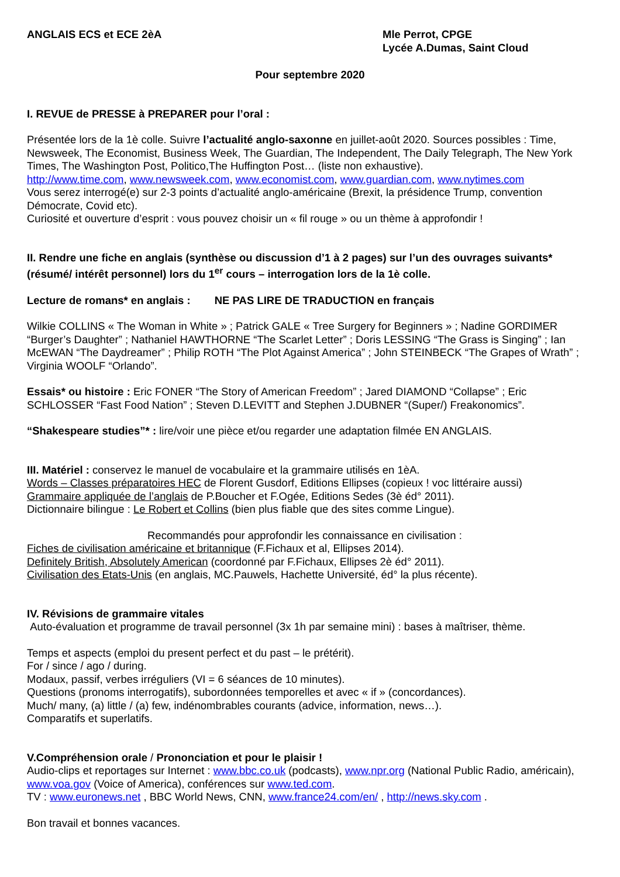ANGLAIS ECS et ECE 2èA Mle Perrot, CPGE
Lycée A.Dumas, Saint Cloud
Pour septembre 2020
I. REVUE de PRESSE à PREPARER pour l’oral :
Présentée lors de la 1è colle. Suivre l’actualité anglo-saxonne en juillet-août 2020. Sources possibles : Time, Newsweek, The Economist, Business Week, The Guardian, The Independent, The Daily Telegraph, The New York Times, The Washington Post, Politico,The Huffington Post… (liste non exhaustive).
http://www.time.com, www.newsweek.com, www.economist.com, www.guardian.com, www.nytimes.com
Vous serez interrogé(e) sur 2-3 points d’actualité anglo-américaine (Brexit, la présidence Trump, convention Démocrate, Covid etc).
Curiosité et ouverture d’esprit : vous pouvez choisir un « fil rouge » ou un thème à approfondir !
II. Rendre une fiche en anglais (synthèse ou discussion d’1 à 2 pages) sur l’un des ouvrages suivants* (résumé/ intérêt personnel) lors du 1<sup>er</sup> cours – interrogation lors de la 1è colle.
Lecture de romans* en anglais : NE PAS LIRE DE TRADUCTION en français
Wilkie COLLINS « The Woman in White » ; Patrick GALE « Tree Surgery for Beginners » ; Nadine GORDIMER “Burger’s Daughter” ; Nathaniel HAWTHORNE “The Scarlet Letter” ; Doris LESSING “The Grass is Singing” ; Ian McEWAN “The Daydreamer” ; Philip ROTH “The Plot Against America” ; John STEINBECK “The Grapes of Wrath” ; Virginia WOOLF “Orlando”.
Essais* ou histoire : Eric FONER “The Story of American Freedom” ; Jared DIAMOND “Collapse” ; Eric SCHLOSSER “Fast Food Nation” ; Steven D.LEVITT and Stephen J.DUBNER “(Super/) Freakonomics”.
“Shakespeare studies”* : lire/voir une pièce et/ou regarder une adaptation filmée EN ANGLAIS.
III. Matériel : conservez le manuel de vocabulaire et la grammaire utilisés en 1èA.
Words – Classes préparatoires HEC de Florent Gusdorf, Editions Ellipses (copieux ! voc littéraire aussi)
Grammaire appliquée de l’anglais de P.Boucher et F.Ogée, Editions Sedes (3è éd° 2011).
Dictionnaire bilingue : Le Robert et Collins (bien plus fiable que des sites comme Lingue).
Recommandés pour approfondir les connaissance en civilisation :
Fiches de civilisation américaine et britannique (F.Fichaux et al, Ellipses 2014).
Definitely British, Absolutely American (coordonné par F.Fichaux, Ellipses 2è éd° 2011).
Civilisation des Etats-Unis (en anglais, MC.Pauwels, Hachette Université, éd° la plus récente).
IV. Révisions de grammaire vitales
Auto-évaluation et programme de travail personnel (3x 1h par semaine mini) : bases à maîtriser, thème.
Temps et aspects (emploi du present perfect et du past – le prétérit).
For / since / ago / during.
Modaux, passif, verbes irréguliers (VI = 6 séances de 10 minutes).
Questions (pronoms interrogatifs), subordonnées temporelles et avec « if » (concordances).
Much/ many, (a) little / (a) few, indénombrables courants (advice, information, news…).
Comparatifs et superlatifs.
V.Compréhension orale / Prononciation et pour le plaisir !
Audio-clips et reportages sur Internet : www.bbc.co.uk (podcasts), www.npr.org (National Public Radio, américain), www.voa.gov (Voice of America), conférences sur www.ted.com.
TV : www.euronews.net , BBC World News, CNN, www.france24.com/en/ , http://news.sky.com .
Bon travail et bonnes vacances.